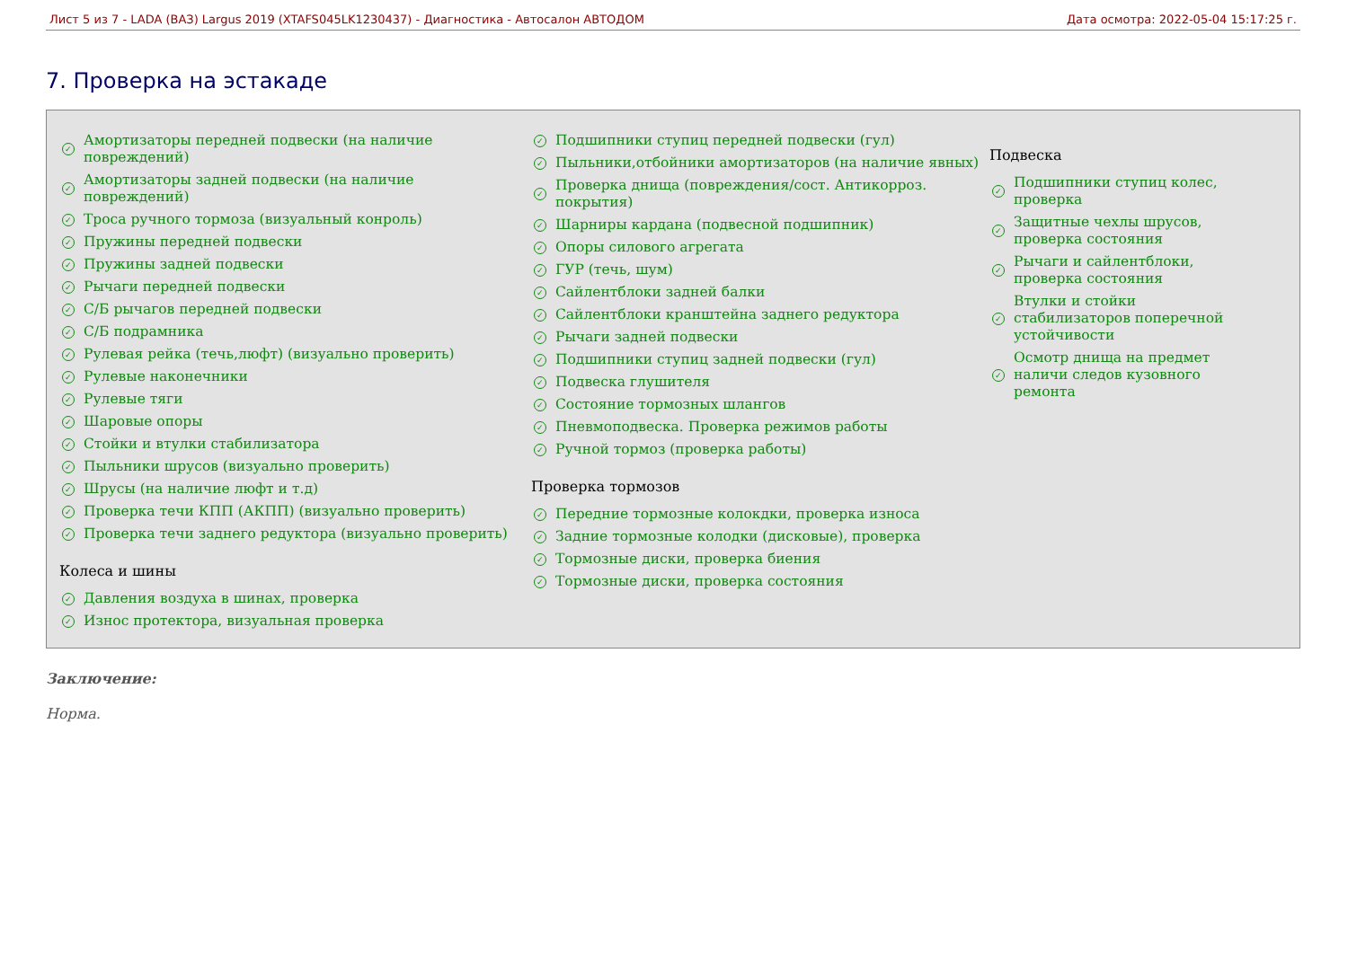Лист 5 из 7 - LADA (ВАЗ) Largus 2019 (XTAFS045LK1230437) - Диагностика - Автосалон АВТОДОМ Дата осмотра: 2022-05-04 15:17:25 г.
7. Проверка на эстакаде
✓ Амортизаторы передней подвески (на наличие повреждений)
✓ Амортизаторы задней подвески (на наличие повреждений)
✓ Троса ручного тормоза (визуальный конроль)
✓ Пружины передней подвески
✓ Пружины задней подвески
✓ Рычаги передней подвески
✓ С/Б рычагов передней подвески
✓ С/Б подрамника
✓ Рулевая рейка (течь,люфт) (визуально проверить)
✓ Рулевые наконечники
✓ Рулевые тяги
✓ Шаровые опоры
✓ Стойки и втулки стабилизатора
✓ Пыльники шрусов (визуально проверить)
✓ Шрусы (на наличие люфт и т.д)
✓ Проверка течи КПП (АКПП) (визуально проверить)
✓ Проверка течи заднего редуктора (визуально проверить)
Колеса и шины
✓ Давления воздуха в шинах, проверка
✓ Износ протектора, визуальная проверка
✓ Подшипники ступиц передней подвески (гул)
✓ Пыльники,отбойники амортизаторов (на наличие явных)
✓ Проверка днища (повреждения/сост. Антикорроз. покрытия)
✓ Шарниры кардана (подвесной подшипник)
✓ Опоры силового агрегата
✓ ГУР (течь, шум)
✓ Сайлентблоки задней балки
✓ Сайлентблоки кранштейна заднего редуктора
✓ Рычаги задней подвески
✓ Подшипники ступиц задней подвески (гул)
✓ Подвеска глушителя
✓ Состояние тормозных шлангов
✓ Пневмоподвеска. Проверка режимов работы
✓ Ручной тормоз (проверка работы)
Проверка тормозов
✓ Передние тормозные колокдки, проверка износа
✓ Задние тормозные колодки (дисковые), проверка
✓ Тормозные диски, проверка биения
✓ Тормозные диски, проверка состояния
Подвеска
✓ Подшипники ступиц колес, проверка
✓ Защитные чехлы шрусов, проверка состояния
✓ Рычаги и сайлентблоки, проверка состояния
✓ Втулки и стойки стабилизаторов поперечной устойчивости
✓ Осмотр днища на предмет наличи следов кузовного ремонта
Заключение:
Норма.